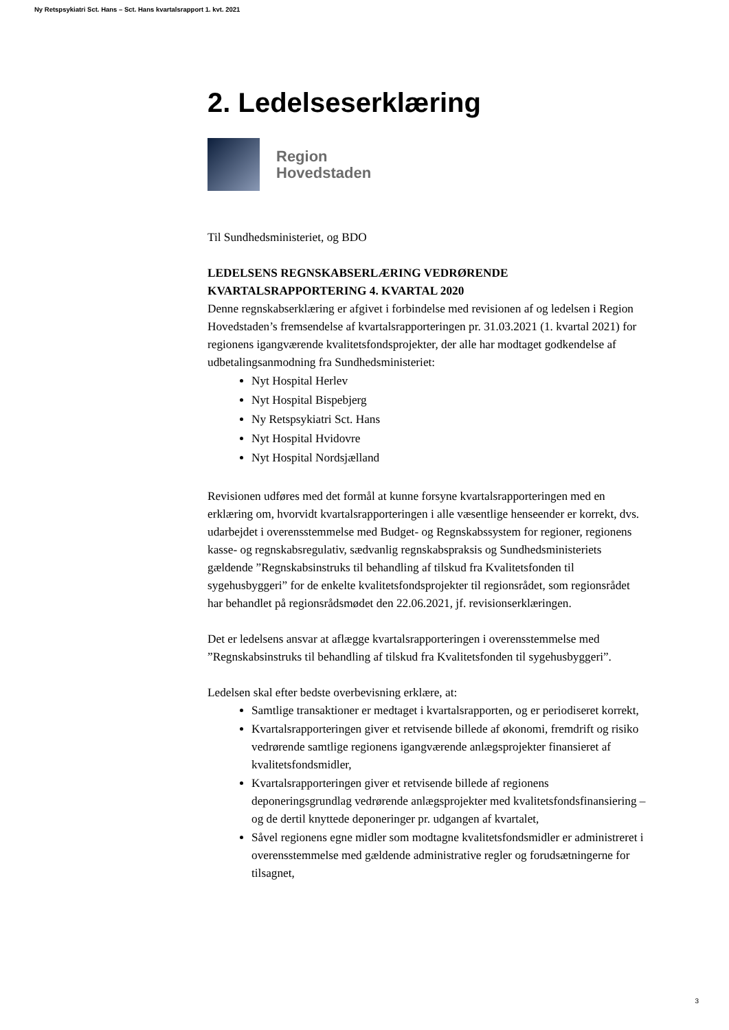Ny Retspsykiatri Sct. Hans – Sct. Hans kvartalsrapport 1. kvt. 2021
2. Ledelseserklæring
Region
Hovedstaden
Til Sundhedsministeriet, og BDO
LEDELSENS REGNSKABSERLÆRING VEDRØRENDE KVARTALSRAPPORTERING 4. KVARTAL 2020
Denne regnskabserklæring er afgivet i forbindelse med revisionen af og ledelsen i Region Hovedstaden’s fremsendelse af kvartalsrapporteringen pr. 31.03.2021 (1. kvartal 2021) for regionens igangværende kvalitetsfondsprojekter, der alle har modtaget godkendelse af udbetalingsanmodning fra Sundhedsministeriet:
Nyt Hospital Herlev
Nyt Hospital Bispebjerg
Ny Retspsykiatri Sct. Hans
Nyt Hospital Hvidovre
Nyt Hospital Nordsjælland
Revisionen udføres med det formål at kunne forsyne kvartalsrapporteringen med en erklæring om, hvorvidt kvartalsrapporteringen i alle væsentlige henseender er korrekt, dvs. udarbejdet i overensstemmelse med Budget- og Regnskabssystem for regioner, regionens kasse- og regnskabsregulativ, sædvanlig regnskabspraksis og Sundhedsministeriets gældende ”Regnskabsinstruks til behandling af tilskud fra Kvalitetsfonden til sygehusbyggeri” for de enkelte kvalitetsfondsprojekter til regionsrådet, som regionsrådet har behandlet på regionsrådsmødet den 22.06.2021, jf. revisionserklæringen.
Det er ledelsens ansvar at aflægge kvartalsrapporteringen i overensstemmelse med ”Regnskabsinstruks til behandling af tilskud fra Kvalitetsfonden til sygehusbyggeri”.
Ledelsen skal efter bedste overbevisning erklære, at:
Samtlige transaktioner er medtaget i kvartalsrapporten, og er periodiseret korrekt,
Kvartalsrapporteringen giver et retvisende billede af økonomi, fremdrift og risiko vedrørende samtlige regionens igangværende anlægsprojekter finansieret af kvalitetsfondsmidler,
Kvartalsrapporteringen giver et retvisende billede af regionens deponeringsgrundlag vedrørende anlægsprojekter med kvalitetsfondsfinansiering – og de dertil knyttede deponeringer pr. udgangen af kvartalet,
Såvel regionens egne midler som modtagne kvalitetsfondsmidler er administreret i overensstemmelse med gældende administrative regler og forudsætningerne for tilsagnet,
3